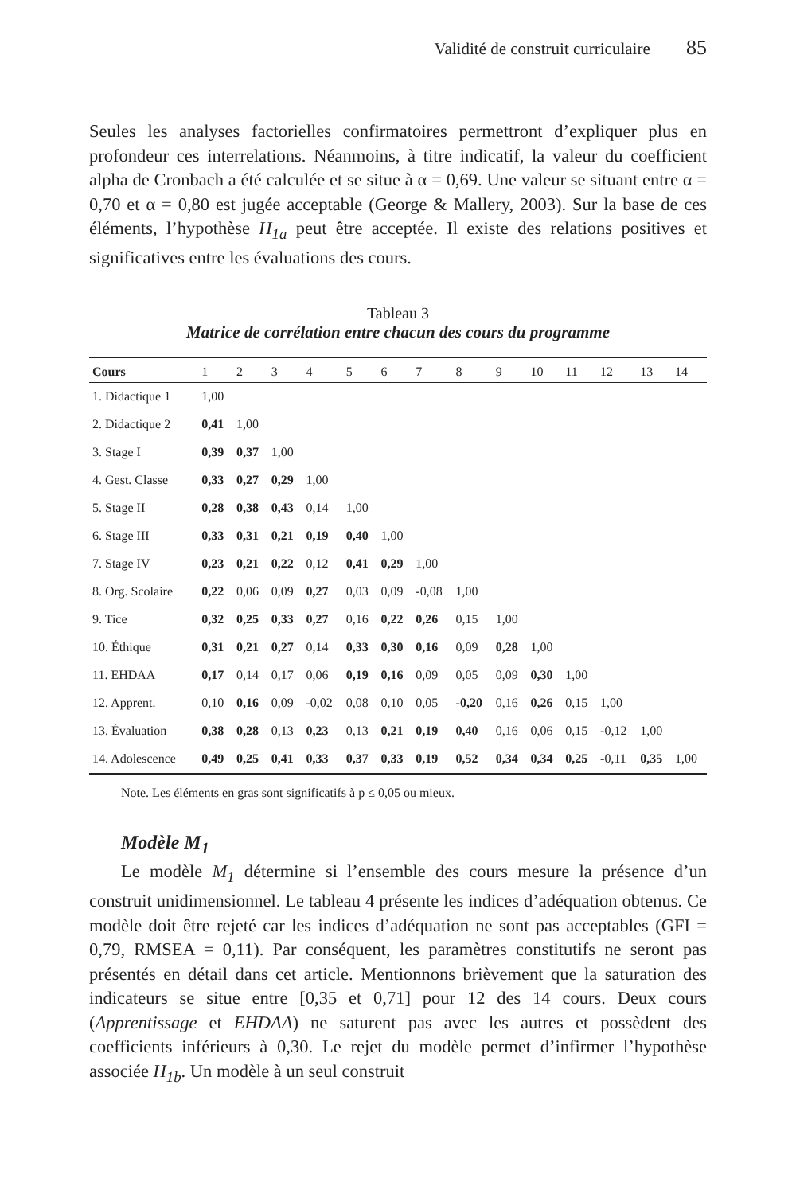Validité de construit curriculaire 85
Seules les analyses factorielles confirmatoires permettront d’expliquer plus en profondeur ces interrelations. Néanmoins, à titre indicatif, la valeur du coefficient alpha de Cronbach a été calculée et se situe à α = 0,69. Une valeur se situant entre α = 0,70 et α = 0,80 est jugée acceptable (George & Mallery, 2003). Sur la base de ces éléments, l’hypothèse H<sub>1a</sub> peut être acceptée. Il existe des relations positives et significatives entre les évaluations des cours.
Tableau 3
Matrice de corrélation entre chacun des cours du programme
| Cours | 1 | 2 | 3 | 4 | 5 | 6 | 7 | 8 | 9 | 10 | 11 | 12 | 13 | 14 |
| --- | --- | --- | --- | --- | --- | --- | --- | --- | --- | --- | --- | --- | --- | --- |
| 1. Didactique 1 | 1,00 | | | | | | | | | | | | | |
| 2. Didactique 2 | 0,41 | 1,00 | | | | | | | | | | | | |
| 3. Stage I | 0,39 | 0,37 | 1,00 | | | | | | | | | | | |
| 4. Gest. Classe | 0,33 | 0,27 | 0,29 | 1,00 | | | | | | | | | | |
| 5. Stage II | 0,28 | 0,38 | 0,43 | 0,14 | 1,00 | | | | | | | | | |
| 6. Stage III | 0,33 | 0,31 | 0,21 | 0,19 | 0,40 | 1,00 | | | | | | | | |
| 7. Stage IV | 0,23 | 0,21 | 0,22 | 0,12 | 0,41 | 0,29 | 1,00 | | | | | | | |
| 8. Org. Scolaire | 0,22 | 0,06 | 0,09 | 0,27 | 0,03 | 0,09 | -0,08 | 1,00 | | | | | | |
| 9. Tice | 0,32 | 0,25 | 0,33 | 0,27 | 0,16 | 0,22 | 0,26 | 0,15 | 1,00 | | | | | |
| 10. Éthique | 0,31 | 0,21 | 0,27 | 0,14 | 0,33 | 0,30 | 0,16 | 0,09 | 0,28 | 1,00 | | | | |
| 11. EHDAA | 0,17 | 0,14 | 0,17 | 0,06 | 0,19 | 0,16 | 0,09 | 0,05 | 0,09 | 0,30 | 1,00 | | | |
| 12. Apprent. | 0,10 | 0,16 | 0,09 | -0,02 | 0,08 | 0,10 | 0,05 | -0,20 | 0,16 | 0,26 | 0,15 | 1,00 | | |
| 13. Évaluation | 0,38 | 0,28 | 0,13 | 0,23 | 0,13 | 0,21 | 0,19 | 0,40 | 0,16 | 0,06 | 0,15 | -0,12 | 1,00 | |
| 14. Adolescence | 0,49 | 0,25 | 0,41 | 0,33 | 0,37 | 0,33 | 0,19 | 0,52 | 0,34 | 0,34 | 0,25 | -0,11 | 0,35 | 1,00 |
Note. Les éléments en gras sont significatifs à p ≤ 0,05 ou mieux.
Modèle M<sub>1</sub>
Le modèle M<sub>1</sub> détermine si l’ensemble des cours mesure la présence d’un construit unidimensionnel. Le tableau 4 présente les indices d’adéquation obtenus. Ce modèle doit être rejeté car les indices d’adéquation ne sont pas acceptables (GFI = 0,79, RMSEA = 0,11). Par conséquent, les paramètres constitutifs ne seront pas présentés en détail dans cet article. Mentionnons brièvement que la saturation des indicateurs se situe entre [0,35 et 0,71] pour 12 des 14 cours. Deux cours (Apprentissage et EHDAA) ne saturent pas avec les autres et possèdent des coefficients inférieurs à 0,30. Le rejet du modèle permet d’infirmer l’hypothèse associée H<sub>1b</sub>. Un modèle à un seul construit